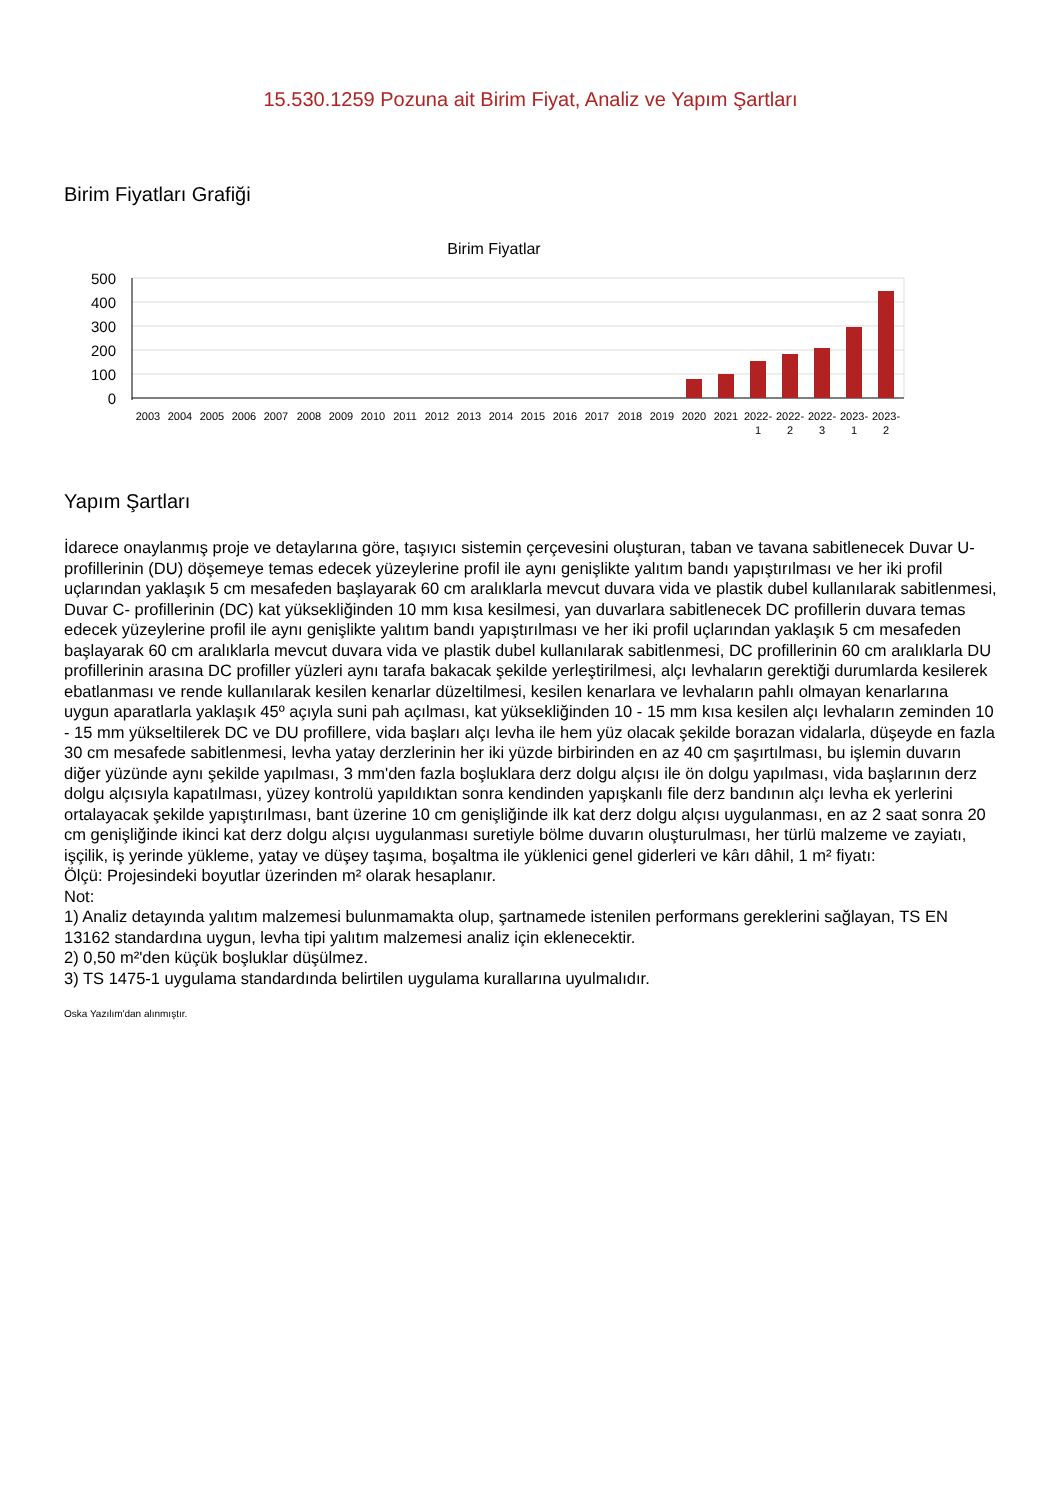15.530.1259 Pozuna ait Birim Fiyat, Analiz ve Yapım Şartları
Birim Fiyatları Grafiği
Birim Fiyatlar
500
400
300
200
100
0
2003
2004
2005
2006
2007
2008
2009
2010
2011
2012
2013
2014
2015
2016
2017
2018
2019
2020
2021
2022-
2022-
2022-
2023-
2023-
1
2
3
1
2
Yapım Şartları
İdarece onaylanmış proje ve detaylarına göre, taşıyıcı sistemin çerçevesini oluşturan, taban ve tavana sabitlenecek Duvar U- profillerinin (DU) döşemeye temas edecek yüzeylerine profil ile aynı genişlikte yalıtım bandı yapıştırılması ve her iki profil uçlarından yaklaşık 5 cm mesafeden başlayarak 60 cm aralıklarla mevcut duvara vida ve plastik dubel kullanılarak sabitlenmesi, Duvar C- profillerinin (DC) kat yüksekliğinden 10 mm kısa kesilmesi, yan duvarlara sabitlenecek DC profillerin duvara temas edecek yüzeylerine profil ile aynı genişlikte yalıtım bandı yapıştırılması ve her iki profil uçlarından yaklaşık 5 cm mesafeden başlayarak 60 cm aralıklarla mevcut duvara vida ve plastik dubel kullanılarak sabitlenmesi, DC profillerinin 60 cm aralıklarla DU profillerinin arasına DC profiller yüzleri aynı tarafa bakacak şekilde yerleştirilmesi, alçı levhaların gerektiği durumlarda kesilerek ebatlanması ve rende kullanılarak kesilen kenarlar düzeltilmesi, kesilen kenarlara ve levhaların pahlı olmayan kenarlarına uygun aparatlarla yaklaşık 45º açıyla suni pah açılması, kat yüksekliğinden 10 - 15 mm kısa kesilen alçı levhaların zeminden 10 - 15 mm yükseltilerek DC ve DU profillere, vida başları alçı levha ile hem yüz olacak şekilde borazan vidalarla, düşeyde en fazla 30 cm mesafede sabitlenmesi, levha yatay derzlerinin her iki yüzde birbirinden en az 40 cm şaşırtılması, bu işlemin duvarın diğer yüzünde aynı şekilde yapılması, 3 mm'den fazla boşluklara derz dolgu alçısı ile ön dolgu yapılması, vida başlarının derz dolgu alçısıyla kapatılması, yüzey kontrolü yapıldıktan sonra kendinden yapışkanlı file derz bandının alçı levha ek yerlerini ortalayacak şekilde yapıştırılması, bant üzerine 10 cm genişliğinde ilk kat derz dolgu alçısı uygulanması, en az 2 saat sonra 20 cm genişliğinde ikinci kat derz dolgu alçısı uygulanması suretiyle bölme duvarın oluşturulması, her türlü malzeme ve zayiatı, işçilik, iş yerinde yükleme, yatay ve düşey taşıma, boşaltma ile yüklenici genel giderleri ve kârı dâhil, 1 m² fiyatı:
Ölçü: Projesindeki boyutlar üzerinden m² olarak hesaplanır.
Not:
1) Analiz detayında yalıtım malzemesi bulunmamakta olup, şartnamede istenilen performans gereklerini sağlayan, TS EN 13162 standardına uygun, levha tipi yalıtım malzemesi analiz için eklenecektir.
2) 0,50 m²'den küçük boşluklar düşülmez.
3) TS 1475-1 uygulama standardında belirtilen uygulama kurallarına uyulmalıdır.
Oska Yazılım'dan alınmıştır.